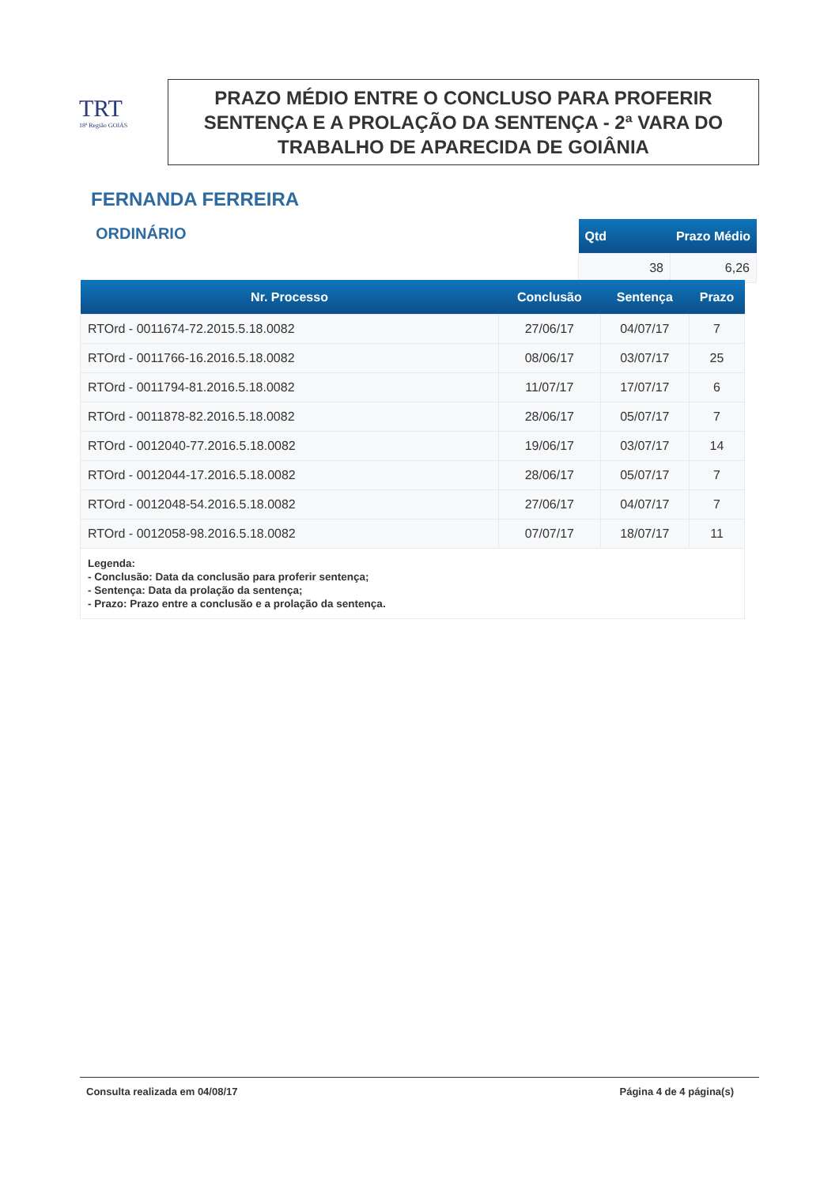TRT
18ª Região GOIÁS
PRAZO MÉDIO ENTRE O CONCLUSO PARA PROFERIR SENTENÇA E A PROLAÇÃO DA SENTENÇA - 2ª VARA DO TRABALHO DE APARECIDA DE GOIÂNIA
FERNANDA FERREIRA
ORDINÁRIO
| Qtd | Prazo Médio |
| --- | --- |
| 38 | 6,26 |
| Nr. Processo | Conclusão | Sentença | Prazo |
| --- | --- | --- | --- |
| RTOrd - 0011674-72.2015.5.18.0082 | 27/06/17 | 04/07/17 | 7 |
| RTOrd - 0011766-16.2016.5.18.0082 | 08/06/17 | 03/07/17 | 25 |
| RTOrd - 0011794-81.2016.5.18.0082 | 11/07/17 | 17/07/17 | 6 |
| RTOrd - 0011878-82.2016.5.18.0082 | 28/06/17 | 05/07/17 | 7 |
| RTOrd - 0012040-77.2016.5.18.0082 | 19/06/17 | 03/07/17 | 14 |
| RTOrd - 0012044-17.2016.5.18.0082 | 28/06/17 | 05/07/17 | 7 |
| RTOrd - 0012048-54.2016.5.18.0082 | 27/06/17 | 04/07/17 | 7 |
| RTOrd - 0012058-98.2016.5.18.0082 | 07/07/17 | 18/07/17 | 11 |
| Legenda: - Conclusão: Data da conclusão para proferir sentença; - Sentença: Data da prolação da sentença; - Prazo: Prazo entre a conclusão e a prolação da sentença. | | | |
Consulta realizada em 04/08/17 Página 4 de 4 página(s)